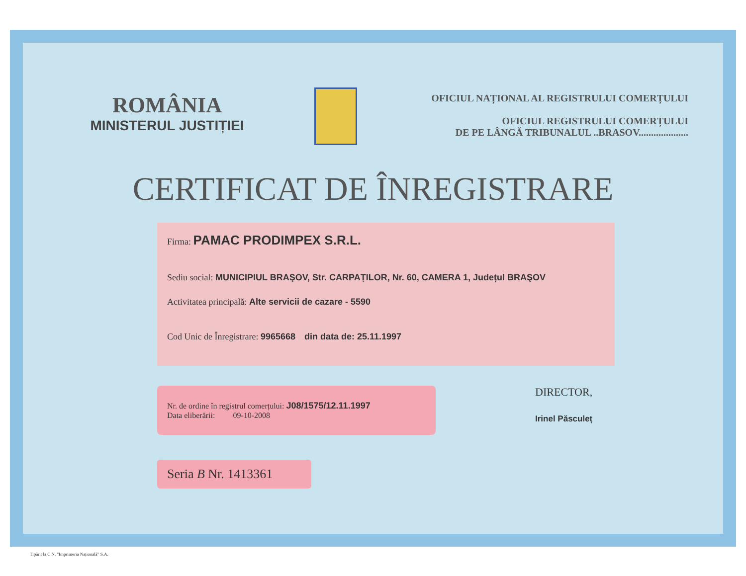ROMÂNIA
MINISTERUL JUSTIȚIEI
OFICIUL NAȚIONAL AL REGISTRULUI COMERȚULUI
OFICIUL REGISTRULUI COMERȚULUI
DE PE LÂNGĂ TRIBUNALUL ..BRASOV....................
CERTIFICAT DE ÎNREGISTRARE
Firma: PAMAC PRODIMPEX S.R.L.
Sediu social: MUNICIPIUL BRAŞOV, Str. CARPAȚILOR, Nr. 60, CAMERA 1, Județul BRAŞOV
Activitatea principală: Alte servicii de cazare - 5590
Cod Unic de Înregistrare: 9965668 din data de: 25.11.1997
Nr. de ordine în registrul comerțului: J08/1575/12.11.1997
Data eliberării: 09-10-2008
DIRECTOR,
Irinel Păsculeț
Seria B Nr. 1413361
Tipărit la C.N. "Imprimeria Națională" S.A.